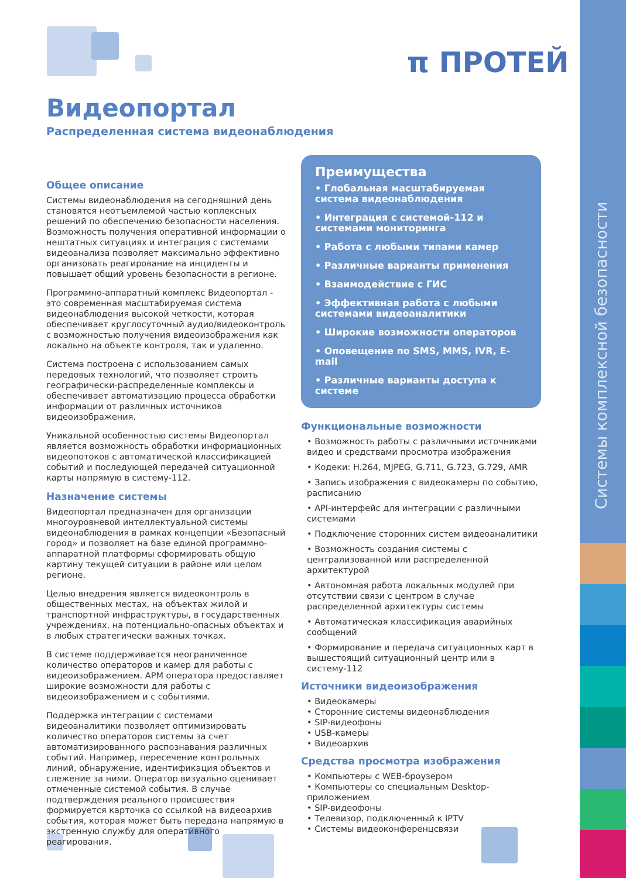Системы комплексной безопасности
π ПРОТЕЙ
Видеопортал
Распределенная система видеонаблюдения
Общее описание
Системы видеонаблюдения на сегодняшний день становятся неотъемлемой частью коплексных решений по обеспечению безопасности населения. Возможность получения оперативной информации о нештатных ситуациях и интеграция с системами видеоанализа позволяет максимально эффективно организовать реагирование на инциденты и повышает общий уровень безопасности в регионе.
Программно-аппаратный комплекс Видеопортал - это современная масштабируемая система видеонаблюдения высокой четкости, которая обеспечивает круглосуточный аудио/видеоконтроль с возможностью получения видеоизображения как локально на объекте контроля, так и удаленно.
Система построена с использованием самых передовых технологий, что позволяет строить географически-распределенные комплексы и обеспечивает автоматизацию процесса обработки информации от различных источников видеоизображения.
Уникальной особенностью системы Видеопортал является возможность обработки информационных видеопотоков с автоматической классификацией событий и последующей передачей ситуационной карты напрямую в систему-112.
Назначение системы
Видеопортал предназначен для организации многоуровневой интеллектуальной системы видеонаблюдения в рамках концепции «Безопасный город» и позволяет на базе единой программно-аппаратной платформы сформировать общую картину текущей ситуации в районе или целом регионе.
Целью внедрения является видеоконтроль в общественных местах, на объектах жилой и транспортной инфраструктуры, в государственных учреждениях, на потенциально-опасных объектах и в любых стратегически важных точках.
В системе поддерживается неограниченное количество операторов и камер для работы с видеоизображением. АРМ оператора предоставляет широкие возможности для работы с видеоизображением и с событиями.
Поддержка интеграции с системами видеоаналитики позволяет оптимизировать количество операторов системы за счет автоматизированного распознавания различных событий. Например, пересечение контрольных линий, обнаружение, идентификация объектов и слежение за ними. Оператор визуально оценивает отмеченные системой события. В случае подтверждения реального происшествия формируется карточка со ссылкой на видеоархив события, которая может быть передана напрямую в экстренную службу для оперативного реагирования.
Преимущества
• Глобальная масштабируемая система видеонаблюдения
• Интеграция с системой-112 и системами мониторинга
• Работа с любыми типами камер
• Различные варианты применения
• Взаимодействие с ГИС
• Эффективная работа с любыми системами видеоаналитики
• Широкие возможности операторов
• Оповещение по SMS, MMS, IVR, E-mail
• Различные варианты доступа к системе
Функциональные возможности
• Возможность работы с различными источниками видео и средствами просмотра изображения
• Кодеки: H.264, MJPEG, G.711, G.723, G.729, AMR
• Запись изображения с видеокамеры по событию, расписанию
• API-интерфейс для интеграции с различными системами
• Подключение сторонних систем видеоаналитики
• Возможность создания системы с централизованной или распределенной архитектурой
• Автономная работа локальных модулей при отсутствии связи с центром в случае распределенной архитектуры системы
• Автоматическая классификация аварийных сообщений
• Формирование и передача ситуационных карт в вышестоящий ситуационный центр или в систему-112
Источники видеоизображения
• Видеокамеры
• Сторонние системы видеонаблюдения
• SIP-видеофоны
• USB-камеры
• Видеоархив
Средства просмотра изображения
• Компьютеры с WEB-броузером
• Компьютеры со специальным Desktop-приложением
• SIP-видеофоны
• Телевизор, подключенный к IPTV
• Системы видеоконференцсвязи